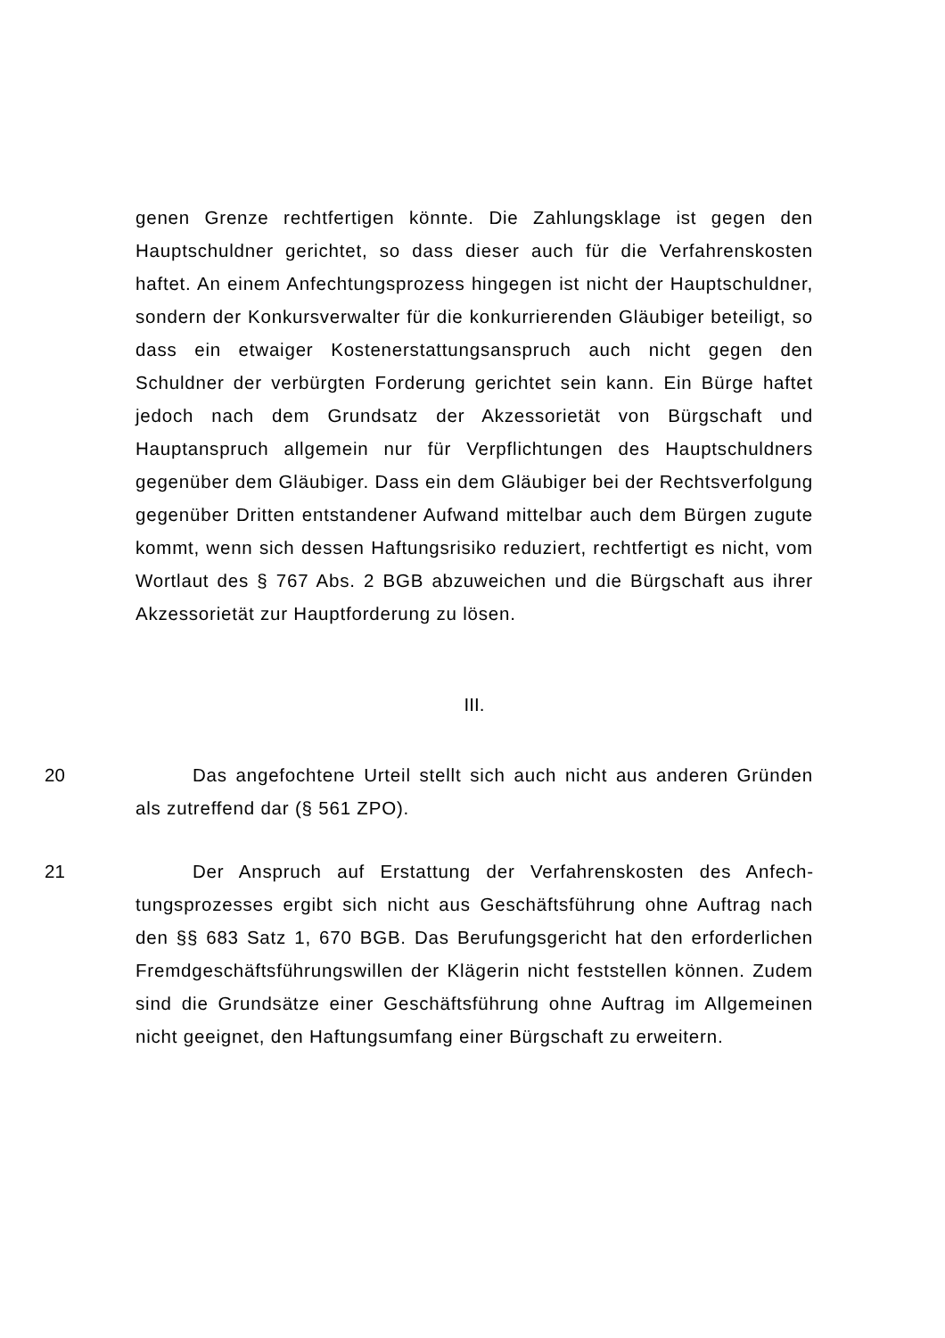genen Grenze rechtfertigen könnte. Die Zahlungsklage ist gegen den Hauptschuldner gerichtet, so dass dieser auch für die Verfahrenskosten haftet. An einem Anfechtungsprozess hingegen ist nicht der Haupt­schuldner, sondern der Konkursverwalter für die konkurrierenden Gläu­biger beteiligt, so dass ein etwaiger Kostenerstattungsanspruch auch nicht gegen den Schuldner der verbürgten Forderung gerichtet sein kann. Ein Bürge haftet jedoch nach dem Grundsatz der Akzessorietät von Bürgschaft und Hauptanspruch allgemein nur für Verpflichtungen des Hauptschuldners gegenüber dem Gläubiger. Dass ein dem Gläubiger bei der Rechtsverfolgung gegenüber Dritten entstandener Aufwand mittelbar auch dem Bürgen zugute kommt, wenn sich dessen Haftungsrisiko redu­ziert, rechtfertigt es nicht, vom Wortlaut des § 767 Abs. 2 BGB abzuwei­chen und die Bürgschaft aus ihrer Akzessorietät zur Hauptforderung zu lösen.
III.
20 Das angefochtene Urteil stellt sich auch nicht aus anderen Grün­den als zutreffend dar (§ 561 ZPO).
21 Der Anspruch auf Erstattung der Verfahrenskosten des Anfech­tungsprozesses ergibt sich nicht aus Geschäftsführung ohne Auftrag nach den §§ 683 Satz 1, 670 BGB. Das Berufungsgericht hat den erfor­derlichen Fremdgeschäftsführungswillen der Klägerin nicht feststellen können. Zudem sind die Grundsätze einer Geschäftsführung ohne Auf­trag im Allgemeinen nicht geeignet, den Haftungsumfang einer Bürg­schaft zu erweitern.